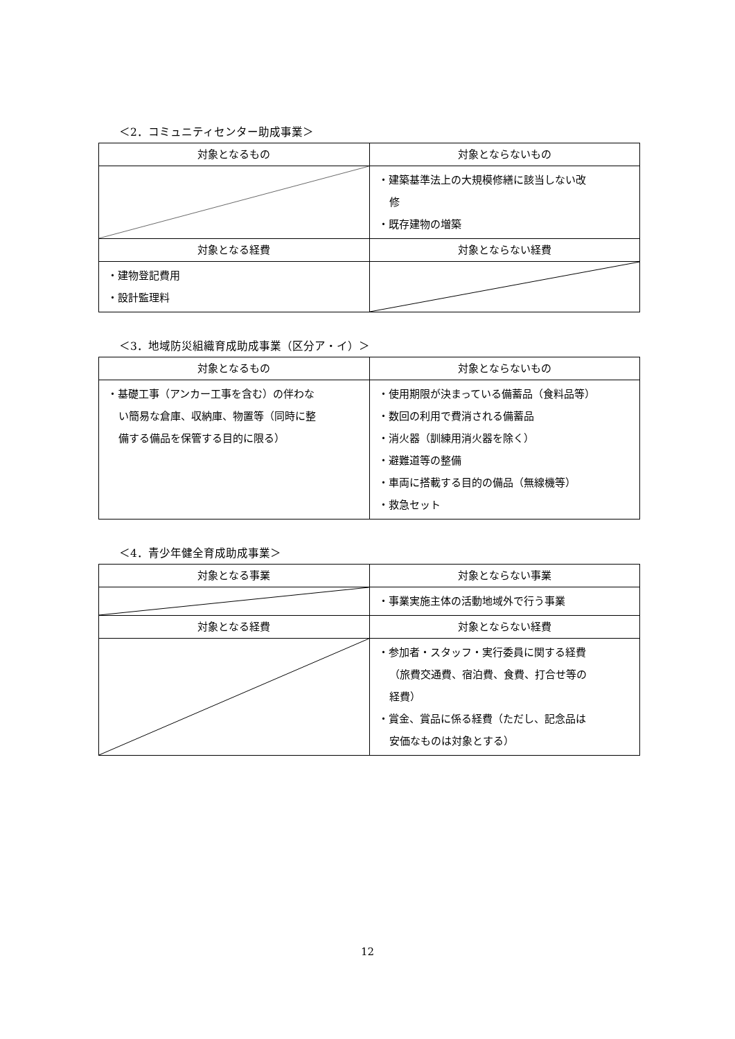＜2．コミュニティセンター助成事業＞
| 対象となるもの | 対象とならないもの |
| --- | --- |
| | ・建築基準法上の大規模修繕に該当しない改 修 ・既存建物の増築 |
| 対象となる経費 | 対象とならない経費 |
| ・建物登記費用 ・設計監理料 | |
＜3．地域防災組織育成助成事業（区分ア・イ）＞
| 対象となるもの | 対象とならないもの |
| --- | --- |
| ・基礎工事（アンカー工事を含む）の伴わな い簡易な倉庫、収納庫、物置等（同時に整 備する備品を保管する目的に限る） | ・使用期限が決まっている備蓄品（食料品等） ・数回の利用で費消される備蓄品 ・消火器（訓練用消火器を除く） ・避難道等の整備 ・車両に搭載する目的の備品（無線機等） ・救急セット |
＜4．青少年健全育成助成事業＞
| 対象となる事業 | 対象とならない事業 |
| --- | --- |
| | ・事業実施主体の活動地域外で行う事業 |
| 対象となる経費 | 対象とならない経費 |
| | ・参加者・スタッフ・実行委員に関する経費 （旅費交通費、宿泊費、食費、打合せ等の 経費） ・賞金、賞品に係る経費（ただし、記念品は 安価なものは対象とする） |
12